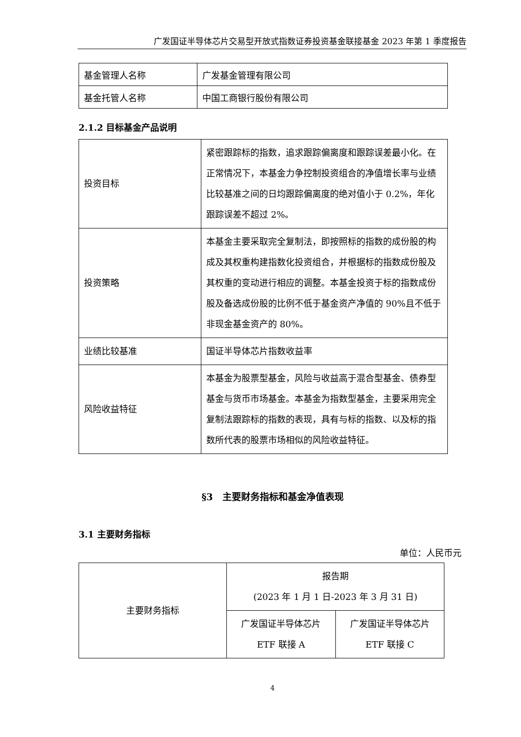广发国证半导体芯片交易型开放式指数证券投资基金联接基金 2023 年第 1 季度报告
| 基金管理人名称 | 广发基金管理有限公司 |
| 基金托管人名称 | 中国工商银行股份有限公司 |
2.1.2 目标基金产品说明
| 投资目标 | 紧密跟踪标的指数，追求跟踪偏离度和跟踪误差最小化。在正常情况下，本基金力争控制投资组合的净值增长率与业绩比较基准之间的日均跟踪偏离度的绝对值小于 0.2%，年化跟踪误差不超过 2%。 |
| 投资策略 | 本基金主要采取完全复制法，即按照标的指数的成份股的构成及其权重构建指数化投资组合，并根据标的指数成份股及其权重的变动进行相应的调整。本基金投资于标的指数成份股及备选成份股的比例不低于基金资产净值的 90%且不低于非现金基金资产的 80%。 |
| 业绩比较基准 | 国证半导体芯片指数收益率 |
| 风险收益特征 | 本基金为股票型基金，风险与收益高于混合型基金、债券型基金与货币市场基金。本基金为指数型基金，主要采用完全复制法跟踪标的指数的表现，具有与标的指数、以及标的指数所代表的股票市场相似的风险收益特征。 |
§3　主要财务指标和基金净值表现
3.1 主要财务指标
单位：人民币元
| 主要财务指标 | 报告期 (2023 年 1 月 1 日-2023 年 3 月 31 日) | |
| | 广发国证半导体芯片 ETF 联接 A | 广发国证半导体芯片 ETF 联接 C |
4